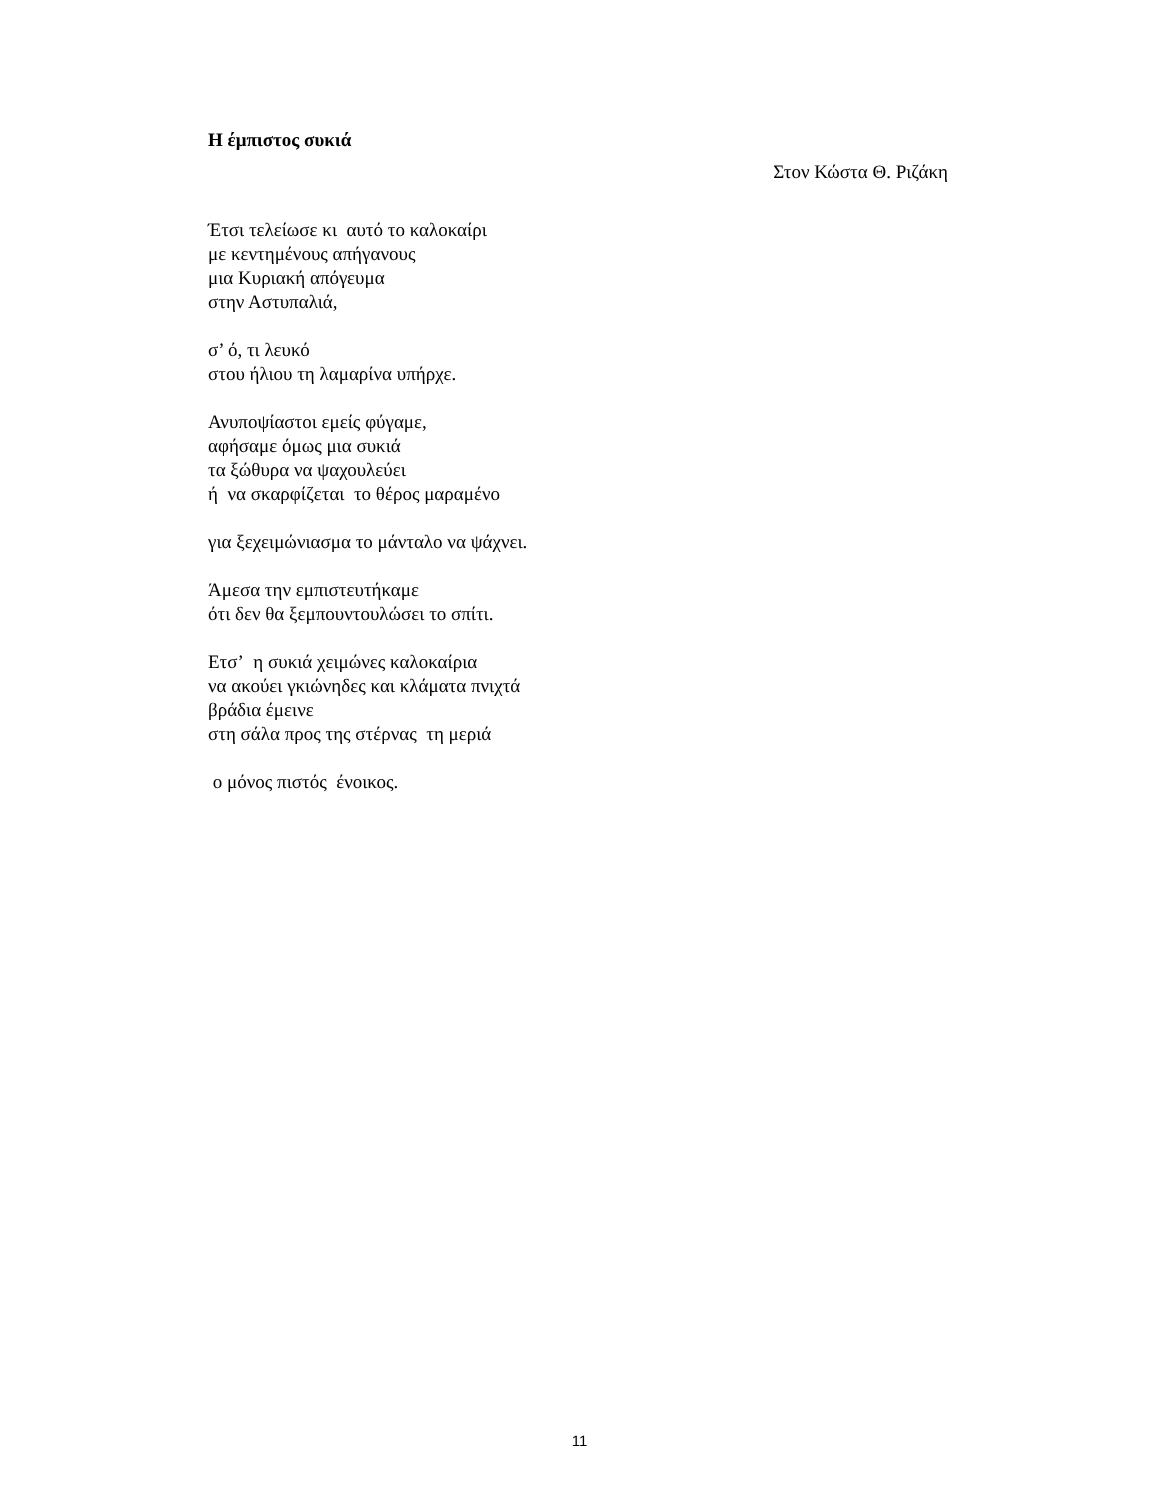Η έμπιστος συκιά
Στον Κώστα Θ. Ριζάκη
Έτσι τελείωσε κι αυτό το καλοκαίρι
με κεντημένους απήγανους
μια Κυριακή απόγευμα
στην Αστυπαλιά,
σ’ ό, τι λευκό
στου ήλιου τη λαμαρίνα υπήρχε.
Ανυποψίαστοι εμείς φύγαμε,
αφήσαμε όμως μια συκιά
τα ξώθυρα να ψαχουλεύει
ή να σκαρφίζεται το θέρος μαραμένο
για ξεχειμώνιασμα το μάνταλο να ψάχνει.
Άμεσα την εμπιστευτήκαμε
ότι δεν θα ξεμπουντουλώσει το σπίτι.
Ετσ’ η συκιά χειμώνες καλοκαίρια
να ακούει γκιώνηδες και κλάματα πνιχτά
βράδια έμεινε
στη σάλα προς της στέρνας τη μεριά
ο μόνος πιστός ένοικος.
11